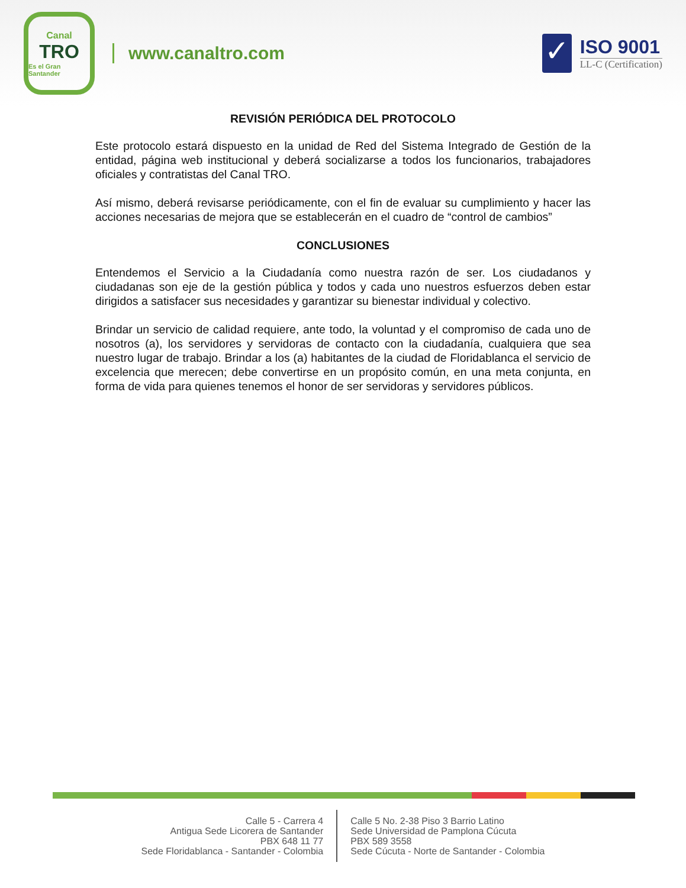Canal
TRO
Es el Gran Santander
www.canaltro.com
✓
ISO 9001
LL-C (Certification)
REVISIÓN PERIÓDICA DEL PROTOCOLO
Este protocolo estará dispuesto en la unidad de Red del Sistema Integrado de Gestión de la entidad, página web institucional y deberá socializarse a todos los funcionarios, trabajadores oficiales y contratistas del Canal TRO.
Así mismo, deberá revisarse periódicamente, con el fin de evaluar su cumplimiento y hacer las acciones necesarias de mejora que se establecerán en el cuadro de “control de cambios”
CONCLUSIONES
Entendemos el Servicio a la Ciudadanía como nuestra razón de ser. Los ciudadanos y ciudadanas son eje de la gestión pública y todos y cada uno nuestros esfuerzos deben estar dirigidos a satisfacer sus necesidades y garantizar su bienestar individual y colectivo.
Brindar un servicio de calidad requiere, ante todo, la voluntad y el compromiso de cada uno de nosotros (a), los servidores y servidoras de contacto con la ciudadanía, cualquiera que sea nuestro lugar de trabajo. Brindar a los (a) habitantes de la ciudad de Floridablanca el servicio de excelencia que merecen; debe convertirse en un propósito común, en una meta conjunta, en forma de vida para quienes tenemos el honor de ser servidoras y servidores públicos.
Calle 5 - Carrera 4
Antigua Sede Licorera de Santander
PBX 648 11 77
Sede Floridablanca - Santander - Colombia
Calle 5 No. 2-38 Piso 3 Barrio Latino
Sede Universidad de Pamplona Cúcuta
PBX 589 3558
Sede Cúcuta - Norte de Santander - Colombia